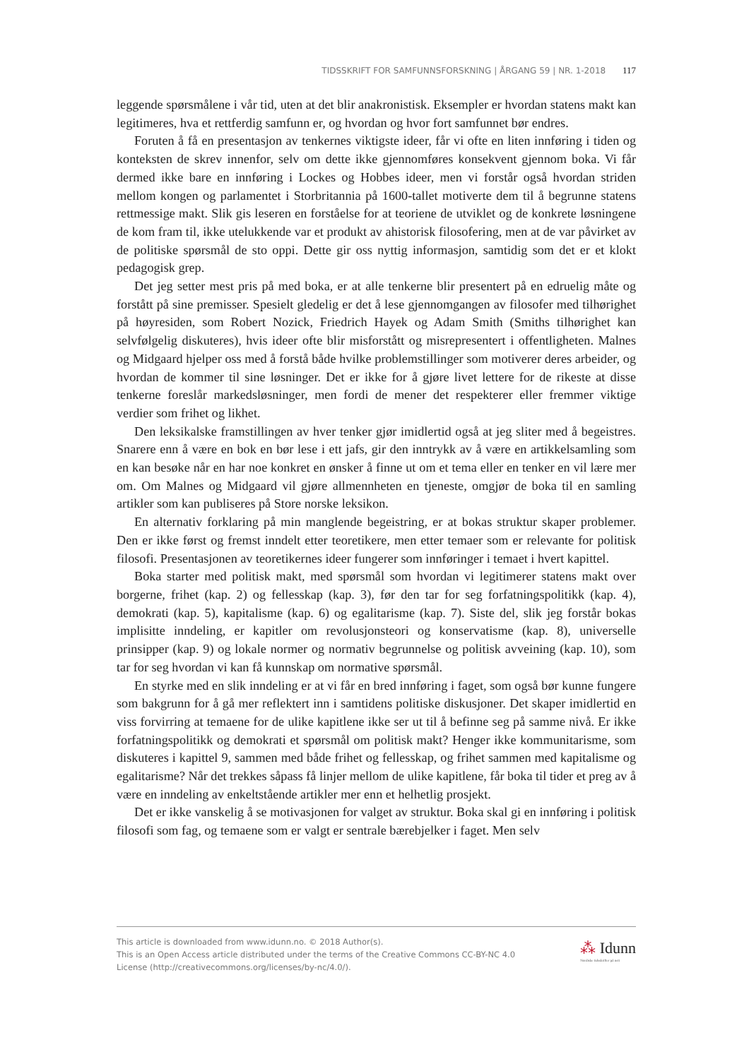TIDSSKRIFT FOR SAMFUNNSFORSKNING | ÅRGANG 59 | NR. 1-2018 117
leggende spørsmålene i vår tid, uten at det blir anakronistisk. Eksempler er hvordan statens makt kan legitimeres, hva et rettferdig samfunn er, og hvordan og hvor fort samfunnet bør endres.
Foruten å få en presentasjon av tenkernes viktigste ideer, får vi ofte en liten innføring i tiden og konteksten de skrev innenfor, selv om dette ikke gjennomføres konsekvent gjennom boka. Vi får dermed ikke bare en innføring i Lockes og Hobbes ideer, men vi forstår også hvordan striden mellom kongen og parlamentet i Storbritannia på 1600-tallet motiverte dem til å begrunne statens rettmessige makt. Slik gis leseren en forståelse for at teoriene de utviklet og de konkrete løsningene de kom fram til, ikke utelukkende var et produkt av ahistorisk filosofering, men at de var påvirket av de politiske spørsmål de sto oppi. Dette gir oss nyttig informasjon, samtidig som det er et klokt pedagogisk grep.
Det jeg setter mest pris på med boka, er at alle tenkerne blir presentert på en edruelig måte og forstått på sine premisser. Spesielt gledelig er det å lese gjennomgangen av filosofer med tilhørighet på høyresiden, som Robert Nozick, Friedrich Hayek og Adam Smith (Smiths tilhørighet kan selvfølgelig diskuteres), hvis ideer ofte blir misforstått og misrepresentert i offentligheten. Malnes og Midgaard hjelper oss med å forstå både hvilke problemstillinger som motiverer deres arbeider, og hvordan de kommer til sine løsninger. Det er ikke for å gjøre livet lettere for de rikeste at disse tenkerne foreslår markedsløsninger, men fordi de mener det respekterer eller fremmer viktige verdier som frihet og likhet.
Den leksikalske framstillingen av hver tenker gjør imidlertid også at jeg sliter med å begeistres. Snarere enn å være en bok en bør lese i ett jafs, gir den inntrykk av å være en artikkelsamling som en kan besøke når en har noe konkret en ønsker å finne ut om et tema eller en tenker en vil lære mer om. Om Malnes og Midgaard vil gjøre allmennheten en tjeneste, omgjør de boka til en samling artikler som kan publiseres på Store norske leksikon.
En alternativ forklaring på min manglende begeistring, er at bokas struktur skaper problemer. Den er ikke først og fremst inndelt etter teoretikere, men etter temaer som er relevante for politisk filosofi. Presentasjonen av teoretikernes ideer fungerer som innføringer i temaet i hvert kapittel.
Boka starter med politisk makt, med spørsmål som hvordan vi legitimerer statens makt over borgerne, frihet (kap. 2) og fellesskap (kap. 3), før den tar for seg forfatningspolitikk (kap. 4), demokrati (kap. 5), kapitalisme (kap. 6) og egalitarisme (kap. 7). Siste del, slik jeg forstår bokas implisitte inndeling, er kapitler om revolusjonsteori og konservatisme (kap. 8), universelle prinsipper (kap. 9) og lokale normer og normativ begrunnelse og politisk avveining (kap. 10), som tar for seg hvordan vi kan få kunnskap om normative spørsmål.
En styrke med en slik inndeling er at vi får en bred innføring i faget, som også bør kunne fungere som bakgrunn for å gå mer reflektert inn i samtidens politiske diskusjoner. Det skaper imidlertid en viss forvirring at temaene for de ulike kapitlene ikke ser ut til å befinne seg på samme nivå. Er ikke forfatningspolitikk og demokrati et spørsmål om politisk makt? Henger ikke kommunitarisme, som diskuteres i kapittel 9, sammen med både frihet og fellesskap, og frihet sammen med kapitalisme og egalitarisme? Når det trekkes såpass få linjer mellom de ulike kapitlene, får boka til tider et preg av å være en inndeling av enkeltstående artikler mer enn et helhetlig prosjekt.
Det er ikke vanskelig å se motivasjonen for valget av struktur. Boka skal gi en innføring i politisk filosofi som fag, og temaene som er valgt er sentrale bærebjelker i faget. Men selv
This article is downloaded from www.idunn.no. © 2018 Author(s).
This is an Open Access article distributed under the terms of the Creative Commons CC-BY-NC 4.0
License (http://creativecommons.org/licenses/by-nc/4.0/).
⁂ Idunn
Nordiske tidsskrifter på nett